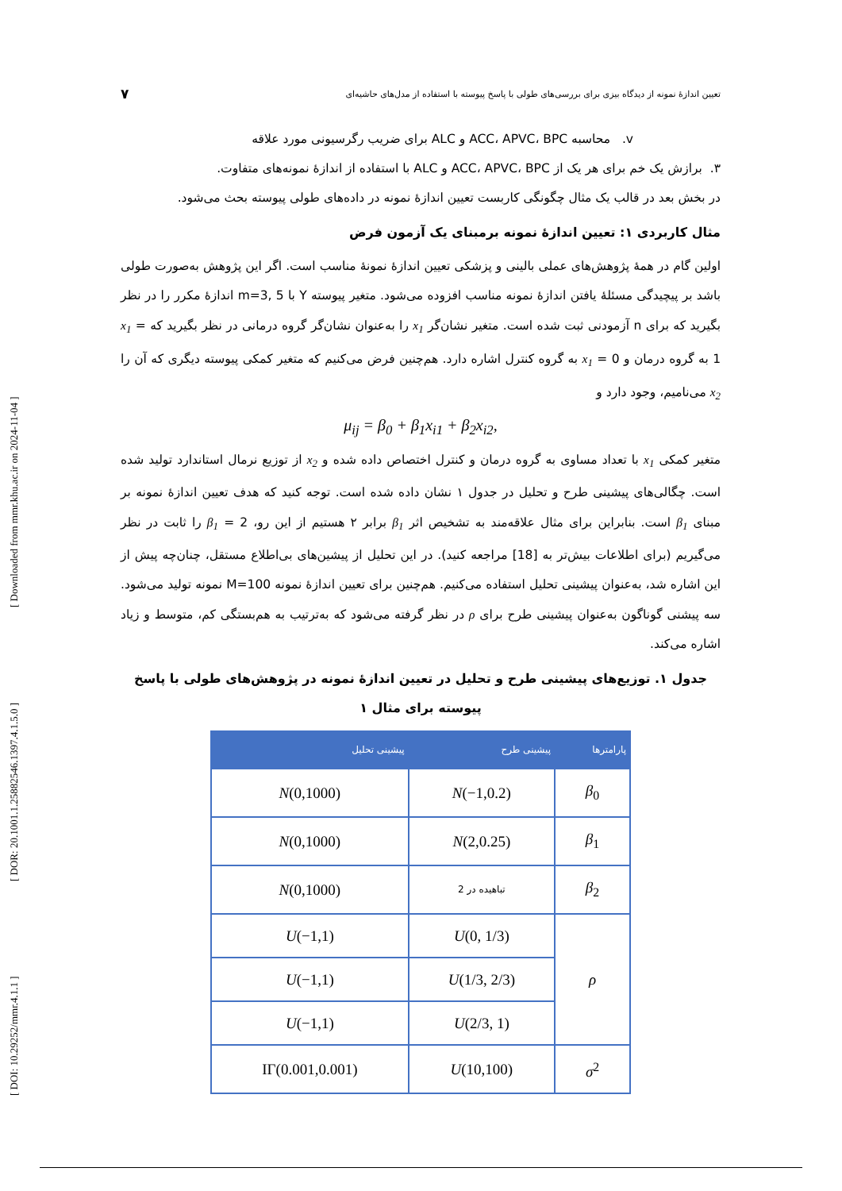تعیین اندازهٔ نمونه از دیدگاه بیزی برای بررسی‌های طولی با پاسخ پیوسته با استفاده از مدل‌های حاشیه‌ای ۷
v. محاسبه ACC، APVC، BPC و ALC برای ضریب رگرسیونی مورد علاقه
۳. برازش یک خم برای هر یک از ACC، APVC، BPC و ALC با استفاده از اندازهٔ نمونه‌های متفاوت.
در بخش بعد در قالب یک مثال چگونگی کاربست تعیین اندازهٔ نمونه در داده‌های طولی پیوسته بحث می‌شود.
مثال کاربردی ۱: تعیین اندازهٔ نمونه برمبنای یک آزمون فرض
اولین گام در همهٔ پژوهش‌های عملی بالینی و پزشکی تعیین اندازهٔ نمونهٔ مناسب است. اگر این پژوهش به‌صورت طولی باشد بر پیچیدگی مسئلهٔ یافتن اندازهٔ نمونه مناسب افزوده می‌شود. متغیر پیوسته Y با m=3, 5 اندازهٔ مکرر را در نظر بگیرید که برای n آزمودنی ثبت شده است. متغیر نشان‌گر x<sub>1</sub> را به‌عنوان نشان‌گر گروه درمانی در نظر بگیرید که x<sub>1</sub> = 1 به گروه درمان و x<sub>1</sub> = 0 به گروه کنترل اشاره دارد. هم‌چنین فرض می‌کنیم که متغیر کمکی پیوسته دیگری که آن را x<sub>2</sub> می‌نامیم، وجود دارد و
μ<sub>ij</sub> = β<sub>0</sub> + β<sub>1</sub>x<sub>i1</sub> + β<sub>2</sub>x<sub>i2</sub>,
متغیر کمکی x<sub>1</sub> با تعداد مساوی به گروه درمان و کنترل اختصاص داده شده و x<sub>2</sub> از توزیع نرمال استاندارد تولید شده است. چگالی‌های پیشینی طرح و تحلیل در جدول ۱ نشان داده شده است. توجه کنید که هدف تعیین اندازهٔ نمونه بر مبنای β<sub>1</sub> است. بنابراین برای مثال علاقه‌مند به تشخیص اثر β<sub>1</sub> برابر ۲ هستیم از این رو، β<sub>1</sub> = 2 را ثابت در نظر می‌گیریم (برای اطلاعات بیش‌تر به [18] مراجعه کنید). در این تحلیل از پیشین‌های بی‌اطلاع مستقل، چنان‌چه پیش از این اشاره شد، به‌عنوان پیشینی تحلیل استفاده می‌کنیم. هم‌چنین برای تعیین اندازهٔ نمونه M=100 نمونه تولید می‌شود. سه پیشنی گوناگون به‌عنوان پیشینی طرح برای ρ در نظر گرفته می‌شود که به‌ترتیب به هم‌بستگی کم، متوسط و زیاد اشاره می‌کند.
جدول ۱. توزیع‌های پیشینی طرح و تحلیل در تعیین اندازهٔ نمونه در پژوهش‌های طولی با پاسخ پیوسته برای مثال ۱
| پارامترها | پیشینی طرح | پیشینی تحلیل |
| --- | --- | --- |
| β<sub>0</sub> | N (−1,0.2) | N (0,1000) |
| β<sub>1</sub> | N (2,0.25) | N (0,1000) |
| β<sub>2</sub> | تباهیده در 2 | N (0,1000) |
| ρ | U (0, 1/3) | U (−1,1) |
| | U (1/3, 2/3) | U (−1,1) |
| | U (2/3, 1) | U (−1,1) |
| σ<sup>2</sup> | U (10,100) | IΓ(0.001,0.001) |
[ DOI: 10.29252/mmr.4.1.1 ] [ DOR: 20.1001.1.25882546.1397.4.1.5.0 ] [ Downloaded from mmr.khu.ac.ir on 2024-11-04 ]